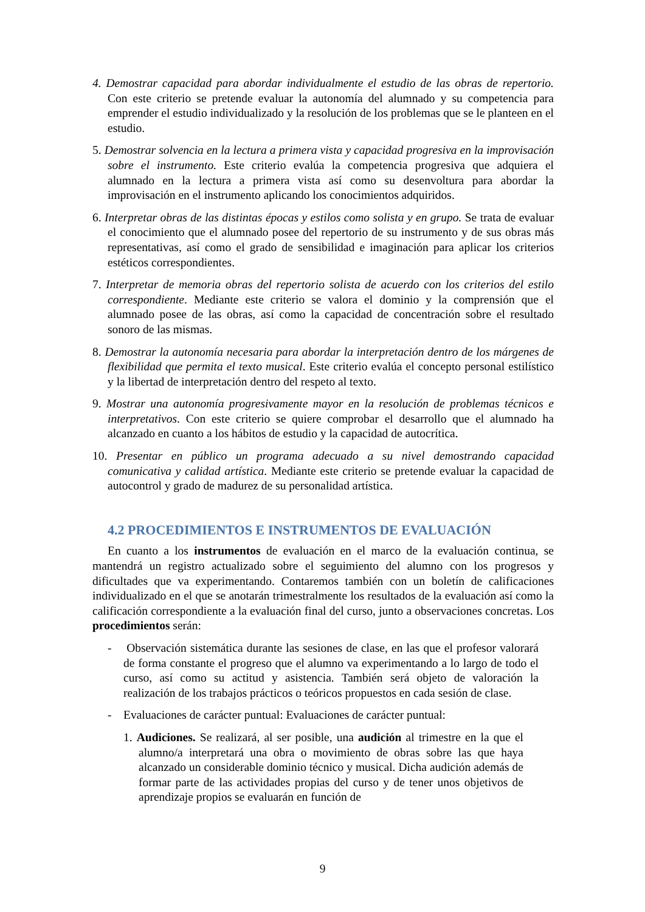4. Demostrar capacidad para abordar individualmente el estudio de las obras de repertorio. Con este criterio se pretende evaluar la autonomía del alumnado y su competencia para emprender el estudio individualizado y la resolución de los problemas que se le planteen en el estudio.
5. Demostrar solvencia en la lectura a primera vista y capacidad progresiva en la improvisación sobre el instrumento. Este criterio evalúa la competencia progresiva que adquiera el alumnado en la lectura a primera vista así como su desenvoltura para abordar la improvisación en el instrumento aplicando los conocimientos adquiridos.
6. Interpretar obras de las distintas épocas y estilos como solista y en grupo. Se trata de evaluar el conocimiento que el alumnado posee del repertorio de su instrumento y de sus obras más representativas, así como el grado de sensibilidad e imaginación para aplicar los criterios estéticos correspondientes.
7. Interpretar de memoria obras del repertorio solista de acuerdo con los criterios del estilo correspondiente. Mediante este criterio se valora el dominio y la comprensión que el alumnado posee de las obras, así como la capacidad de concentración sobre el resultado sonoro de las mismas.
8. Demostrar la autonomía necesaria para abordar la interpretación dentro de los márgenes de flexibilidad que permita el texto musical. Este criterio evalúa el concepto personal estilístico y la libertad de interpretación dentro del respeto al texto.
9. Mostrar una autonomía progresivamente mayor en la resolución de problemas técnicos e interpretativos. Con este criterio se quiere comprobar el desarrollo que el alumnado ha alcanzado en cuanto a los hábitos de estudio y la capacidad de autocrítica.
10. Presentar en público un programa adecuado a su nivel demostrando capacidad comunicativa y calidad artística. Mediante este criterio se pretende evaluar la capacidad de autocontrol y grado de madurez de su personalidad artística.
4.2 PROCEDIMIENTOS E INSTRUMENTOS DE EVALUACIÓN
En cuanto a los instrumentos de evaluación en el marco de la evaluación continua, se mantendrá un registro actualizado sobre el seguimiento del alumno con los progresos y dificultades que va experimentando. Contaremos también con un boletín de calificaciones individualizado en el que se anotarán trimestralmente los resultados de la evaluación así como la calificación correspondiente a la evaluación final del curso, junto a observaciones concretas. Los procedimientos serán:
- Observación sistemática durante las sesiones de clase, en las que el profesor valorará de forma constante el progreso que el alumno va experimentando a lo largo de todo el curso, así como su actitud y asistencia. También será objeto de valoración la realización de los trabajos prácticos o teóricos propuestos en cada sesión de clase.
- Evaluaciones de carácter puntual: Evaluaciones de carácter puntual:
1. Audiciones. Se realizará, al ser posible, una audición al trimestre en la que el alumno/a interpretará una obra o movimiento de obras sobre las que haya alcanzado un considerable dominio técnico y musical. Dicha audición además de formar parte de las actividades propias del curso y de tener unos objetivos de aprendizaje propios se evaluarán en función de
9